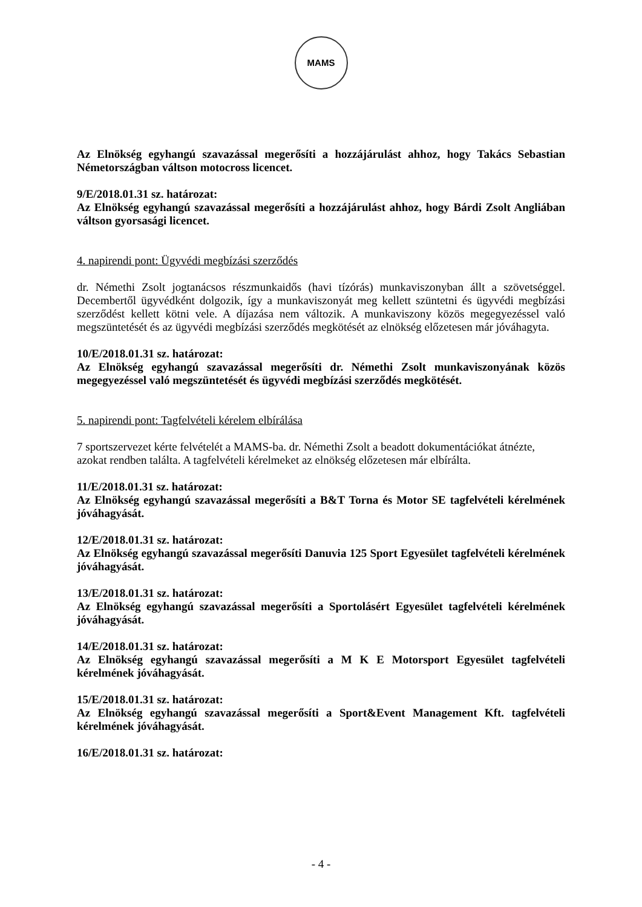MAMS
Az Elnökség egyhangú szavazással megerősíti a hozzájárulást ahhoz, hogy Takács Sebastian Németországban váltson motocross licencet.
9/E/2018.01.31 sz. határozat:
Az Elnökség egyhangú szavazással megerősíti a hozzájárulást ahhoz, hogy Bárdi Zsolt Angliában váltson gyorsasági licencet.
4. napirendi pont: Ügyvédi megbízási szerződés
dr. Némethi Zsolt jogtanácsos részmunkaidős (havi tízórás) munkaviszonyban állt a szövetséggel. Decembertől ügyvédként dolgozik, így a munkaviszonyát meg kellett szüntetni és ügyvédi megbízási szerződést kellett kötni vele. A díjazása nem változik. A munkaviszony közös megegyezéssel való megszüntetését és az ügyvédi megbízási szerződés megkötését az elnökség előzetesen már jóváhagyta.
10/E/2018.01.31 sz. határozat:
Az Elnökség egyhangú szavazással megerősíti dr. Némethi Zsolt munkaviszonyának közös megegyezéssel való megszüntetését és ügyvédi megbízási szerződés megkötését.
5. napirendi pont: Tagfelvételi kérelem elbírálása
7 sportszervezet kérte felvételét a MAMS-ba. dr. Némethi Zsolt a beadott dokumentációkat átnézte, azokat rendben találta. A tagfelvételi kérelmeket az elnökség előzetesen már elbírálta.
11/E/2018.01.31 sz. határozat:
Az Elnökség egyhangú szavazással megerősíti a B&T Torna és Motor SE tagfelvételi kérelmének jóváhagyását.
12/E/2018.01.31 sz. határozat:
Az Elnökség egyhangú szavazással megerősíti Danuvia 125 Sport Egyesület tagfelvételi kérelmének jóváhagyását.
13/E/2018.01.31 sz. határozat:
Az Elnökség egyhangú szavazással megerősíti a Sportolásért Egyesület tagfelvételi kérelmének jóváhagyását.
14/E/2018.01.31 sz. határozat:
Az Elnökség egyhangú szavazással megerősíti a M K E Motorsport Egyesület tagfelvételi kérelmének jóváhagyását.
15/E/2018.01.31 sz. határozat:
Az Elnökség egyhangú szavazással megerősíti a Sport&Event Management Kft. tagfelvételi kérelmének jóváhagyását.
16/E/2018.01.31 sz. határozat:
- 4 -